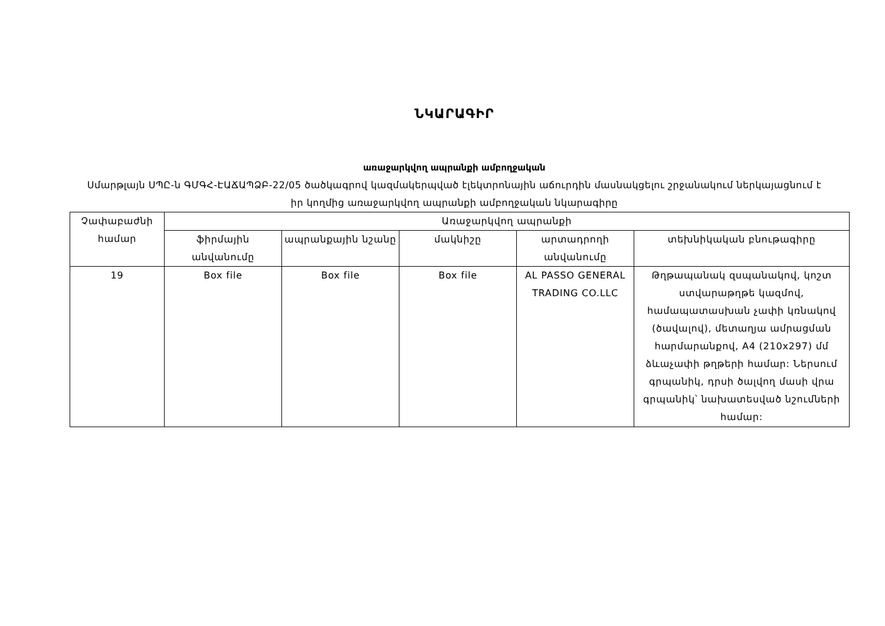ՆԿԱՐԱԳԻՐ
առաջարկվող ապրանքի ամբողջական
Սմարթլայն ՍՊԸ-ն ԳՄԳՀ-ԷԱՃԱՊՁԲ-22/05 ծածկագրով կազմակերպված էլեկտրոնային աճուրդին մասնակցելու շրջանակում ներկայացնում է իր կողմից առաջարկվող ապրանքի ամբողջական նկարագիրը
| Չափաբաժնի համար | Առաջարկվող ապրանքի | | | | |
| --- | --- | --- | --- | --- | --- |
| | ֆիրմային անվանումը | ապրանքային նշանը | մակնիշը | արտադրողի անվանումը | տեխնիկական բնութագիրը |
| 19 | Box file | Box file | Box file | AL PASSO GENERAL TRADING CO.LLC | Թղթապանակ զսպանակով, կոշտ ստվարաթղթե կազմով, համապատասխան չափի կռնակով (ծավալով), մետաղյա ամրացման հարմարանքով, A4 (210x297) մմ ձևաչափի թղթերի համար: Ներսում գրպանիկ, դրսի ծալվող մասի վրա գրպանիկ՝ նախատեսված նշումների համար: |